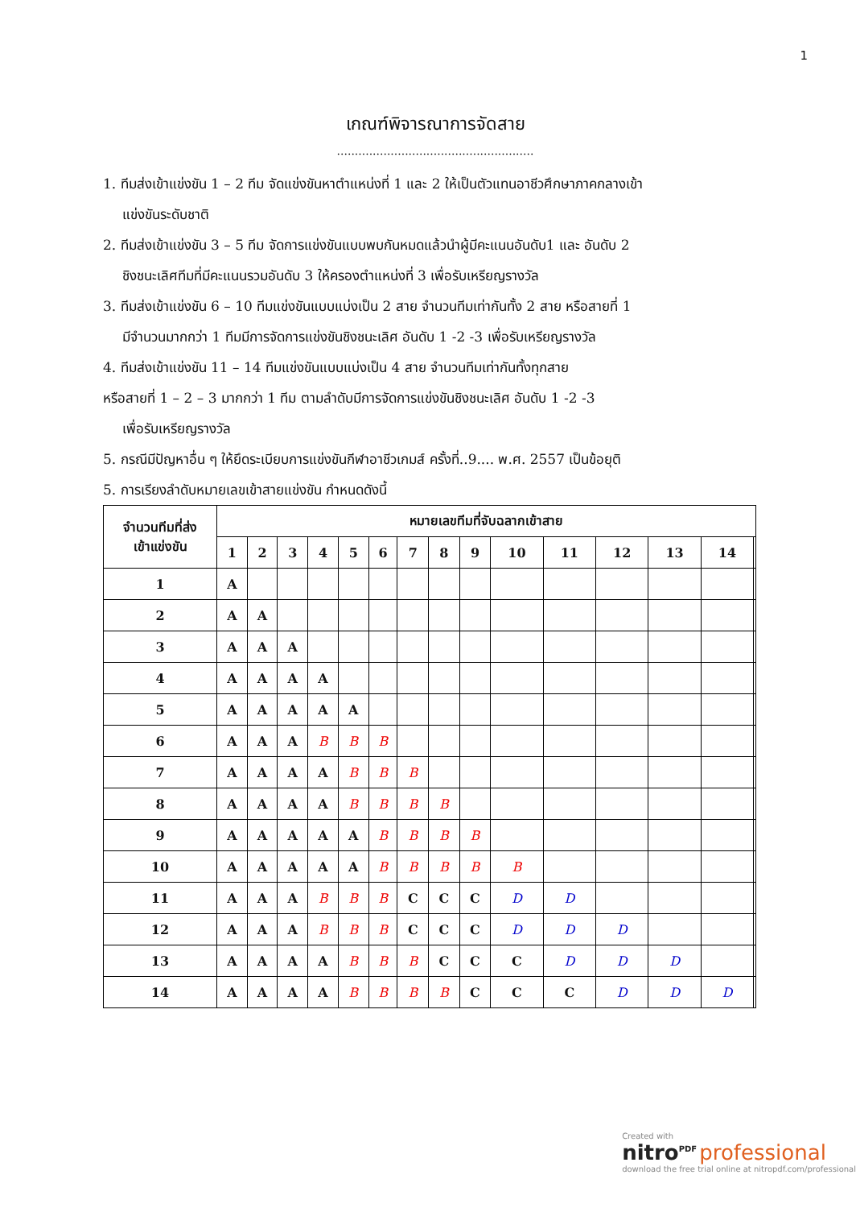1
เกณฑ์พิจารณาการจัดสาย
.......................................................
1. ทีมส่งเข้าแข่งขัน 1 – 2 ทีม จัดแข่งขันหาตำแหน่งที่ 1 และ 2 ให้เป็นตัวแทนอาชีวศึกษาภาคกลางเข้า
แข่งขันระดับชาติ
2. ทีมส่งเข้าแข่งขัน 3 – 5 ทีม จัดการแข่งขันแบบพบกันหมดแล้วนำผู้มีคะแนนอันดับ1 และ อันดับ 2
ชิงชนะเลิศทีมที่มีคะแนนรวมอันดับ 3 ให้ครองตำแหน่งที่ 3 เพื่อรับเหรียญรางวัล
3. ทีมส่งเข้าแข่งขัน 6 – 10 ทีมแข่งขันแบบแบ่งเป็น 2 สาย จำนวนทีมเท่ากันทั้ง 2 สาย หรือสายที่ 1
มีจำนวนมากกว่า 1 ทีมมีการจัดการแข่งขันชิงชนะเลิศ อันดับ 1 -2 -3 เพื่อรับเหรียญรางวัล
4. ทีมส่งเข้าแข่งขัน 11 – 14 ทีมแข่งขันแบบแบ่งเป็น 4 สาย จำนวนทีมเท่ากันทั้งทุกสาย
หรือสายที่ 1 – 2 – 3 มากกว่า 1 ทีม ตามลำดับมีการจัดการแข่งขันชิงชนะเลิศ อันดับ 1 -2 -3
เพื่อรับเหรียญรางวัล
5. กรณีมีปัญหาอื่น ๆ ให้ยึดระเบียบการแข่งขันกีฬาอาชีวเกมส์ ครั้งที่..9.... พ.ศ. 2557 เป็นข้อยุติ
5. การเรียงลำดับหมายเลขเข้าสายแข่งขัน กำหนดดังนี้
| จำนวนทีมที่ส่ง เข้าแข่งขัน | หมายเลขทีมที่จับฉลากเข้าสาย | | | | | | | | | | | | | | |
| --- | --- | --- | --- | --- | --- | --- | --- | --- | --- | --- | --- | --- | --- | --- | --- |
| | 1 | 2 | 3 | 4 | 5 | 6 | 7 | 8 | 9 | 10 | 11 | 12 | 13 | 14 | |
| 1 | A | | | | | | | | | | | | | | |
| 2 | A | A | | | | | | | | | | | | | |
| 3 | A | A | A | | | | | | | | | | | | |
| 4 | A | A | A | A | | | | | | | | | | | |
| 5 | A | A | A | A | A | | | | | | | | | | |
| 6 | A | A | A | B | B | B | | | | | | | | | |
| 7 | A | A | A | A | B | B | B | | | | | | | | |
| 8 | A | A | A | A | B | B | B | B | | | | | | | |
| 9 | A | A | A | A | A | B | B | B | B | | | | | | |
| 10 | A | A | A | A | A | B | B | B | B | B | | | | | |
| 11 | A | A | A | B | B | B | C | C | C | D | D | | | | |
| 12 | A | A | A | B | B | B | C | C | C | D | D | D | | | |
| 13 | A | A | A | A | B | B | B | C | C | C | D | D | D | | |
| 14 | A | A | A | A | B | B | B | B | C | C | C | D | D | D | |
Created with
nitro<sup>PDF</sup> professional
download the free trial online at nitropdf.com/professional